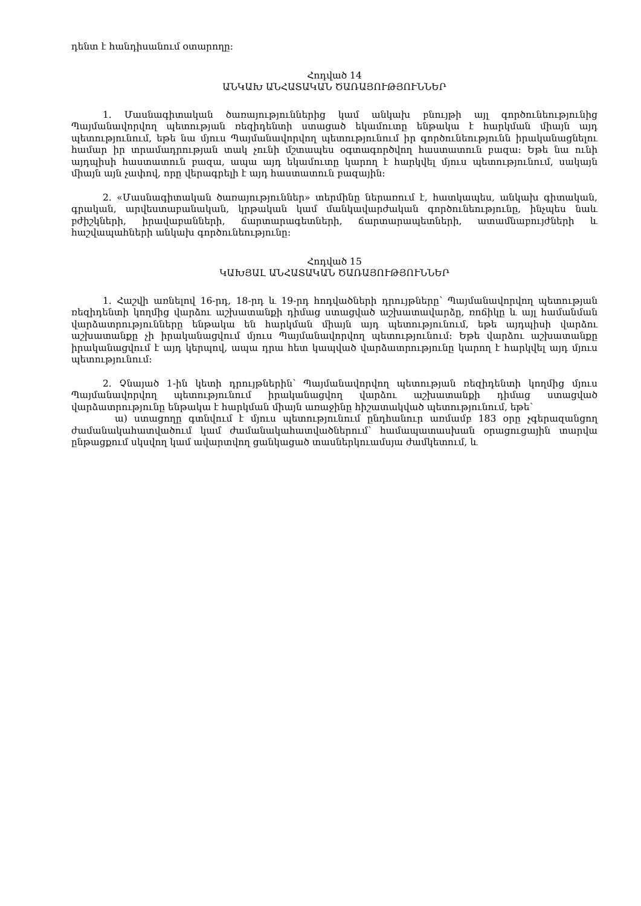դենտ է հանդիսանում օտարողը:
Հոդված 14
ԱՆԿԱԽ ԱՆՀԱՏԱԿԱՆ ԾԱՌԱՅՈՒԹՅՈՒՆՆԵՐ
1. Մասնագիտական ծառայություններից կամ անկախ բնույթի այլ գործունեությունից Պայմանավորվող պետության ռեզիդենտի ստացած եկամուտը ենթակա է հարկման միայն այդ պետությունում, եթե նա մյուս Պայմանավորվող պետությունում իր գործունեությունն իրականացնելու համար իր տրամադրության տակ չունի մշտապես օգտագործվող հաստատուն բազա: Եթե նա ունի այդպիսի հաստատուն բազա, ապա այդ եկամուտը կարող է հարկվել մյուս պետությունում, սակայն միայն այն չափով, որը վերագրելի է այդ հաստատուն բազային:
2. «Մասնագիտական ծառայություններ» տերմինը ներառում է, հատկապես, անկախ գիտական, գրական, արվեստաբանական, կրթական կամ մանկավարժական գործունեությունը, ինչպես նաև բժիշկների, իրավաբանների, ճարտարագետների, ճարտարապետների, ատամնաբույժների և հաշվապահների անկախ գործունեությունը:
Հոդված 15
ԿԱԽՅԱԼ ԱՆՀԱՏԱԿԱՆ ԾԱՌԱՅՈՒԹՅՈՒՆՆԵՐ
1. Հաշվի առնելով 16-րդ, 18-րդ և 19-րդ հոդվածների դրույթները՝ Պայմանավորվող պետության ռեզիդենտի կողմից վարձու աշխատանքի դիմաց ստացված աշխատավարձը, ռոճիկը և այլ համանման վարձատրությունները ենթակա են հարկման միայն այդ պետությունում, եթե այդպիսի վարձու աշխատանքը չի իրականացվում մյուս Պայմանավորվող պետությունում: Եթե վարձու աշխատանքը իրականացվում է այդ կերպով, ապա դրա հետ կապված վարձատրությունը կարող է հարկվել այդ մյուս պետությունում:
2. Չնայած 1-ին կետի դրույթներին՝ Պայմանավորվող պետության ռեզիդենտի կողմից մյուս Պայմանավորվող պետությունում իրականացվող վարձու աշխատանքի դիմաց ստացված վարձատրությունը ենթակա է հարկման միայն առաջինը հիշատակված պետությունում, եթե՝
ա) ստացողը գտնվում է մյուս պետությունում ընդհանուր առմամբ 183 օրը չգերազանցող ժամանակահատվածում կամ ժամանակահատվածներում՝ համապատասխան օրացուցային տարվա ընթացքում սկսվող կամ ավարտվող ցանկացած տասներկուամսյա ժամկետում, և